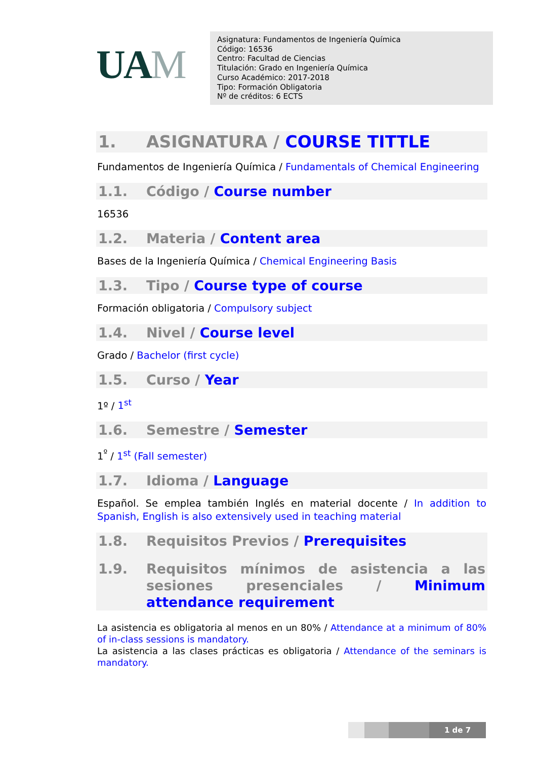UAM
Asignatura: Fundamentos de Ingeniería Química
Código: 16536
Centro: Facultad de Ciencias
Titulación: Grado en Ingeniería Química
Curso Académico: 2017-2018
Tipo: Formación Obligatoria
Nº de créditos: 6 ECTS
1. ASIGNATURA / COURSE TITTLE
Fundamentos de Ingeniería Química / Fundamentals of Chemical Engineering
1.1. Código / Course number
16536
1.2. Materia / Content area
Bases de la Ingeniería Química / Chemical Engineering Basis
1.3. Tipo / Course type of course
Formación obligatoria / Compulsory subject
1.4. Nivel / Course level
Grado / Bachelor (first cycle)
1.5. Curso / Year
1º / 1<sup>st</sup>
1.6. Semestre / Semester
1<sup>º</sup> / 1<sup>st</sup> (Fall semester)
1.7. Idioma / Language
Español. Se emplea también Inglés en material docente / In addition to Spanish, English is also extensively used in teaching material
1.8. Requisitos Previos / Prerequisites
1.9. Requisitos mínimos de asistencia a las sesiones presenciales / Minimum attendance requirement
La asistencia es obligatoria al menos en un 80% / Attendance at a minimum of 80% of in-class sessions is mandatory.
La asistencia a las clases prácticas es obligatoria / Attendance of the seminars is mandatory.
1 de 7